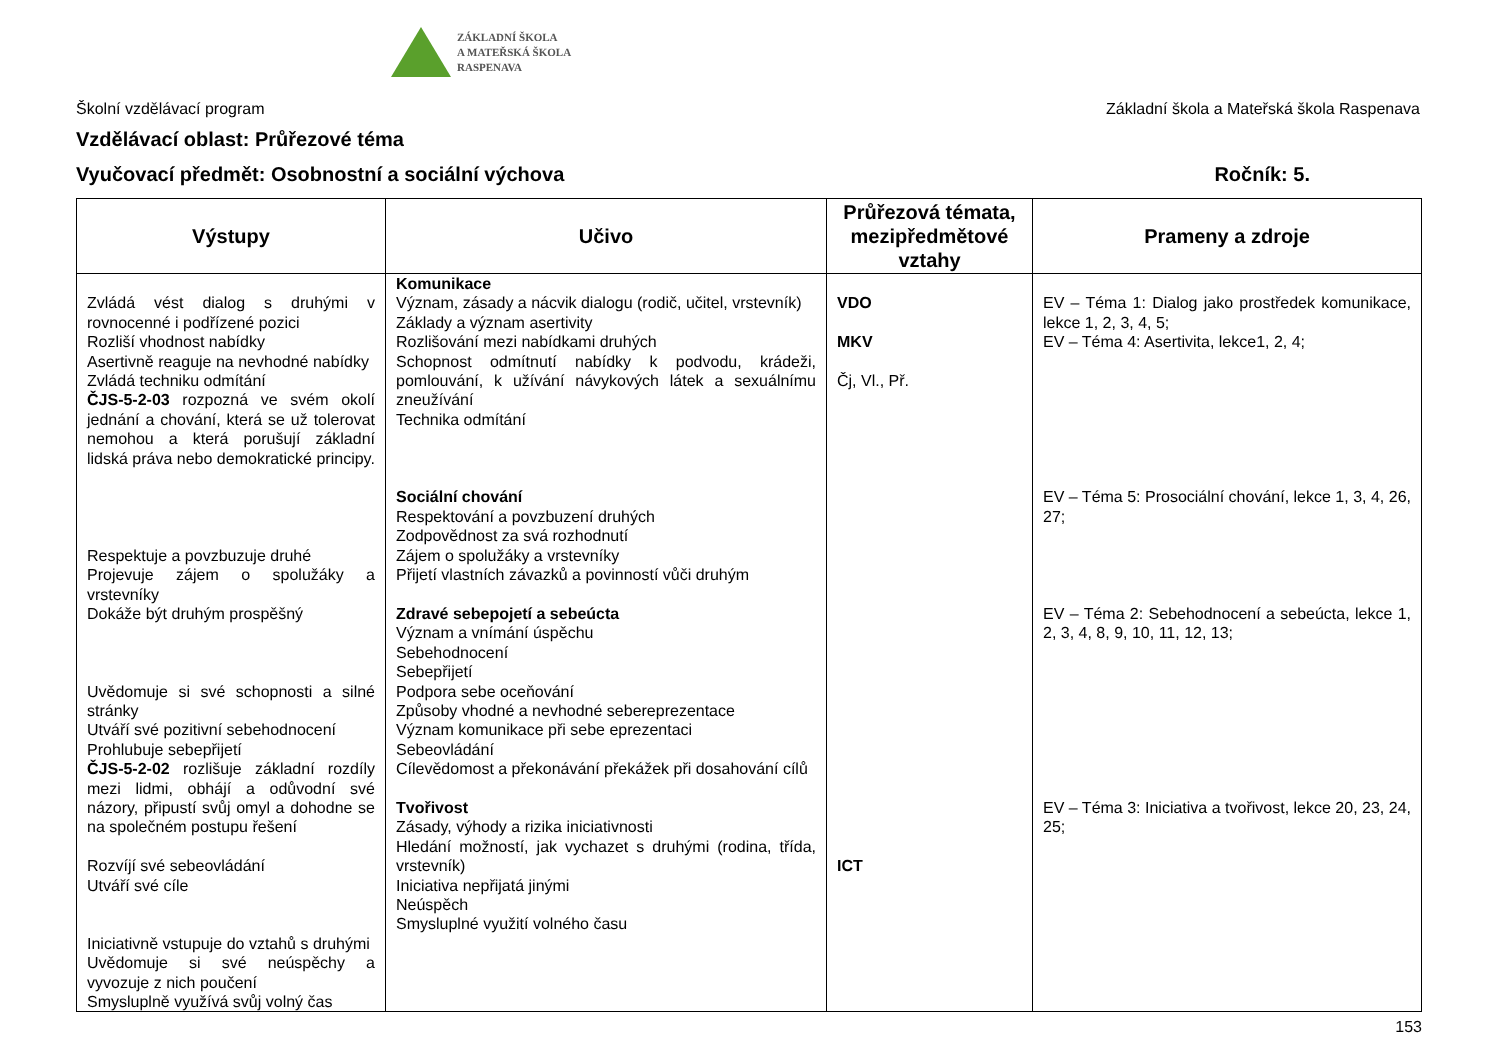ZÁKLADNÍ ŠKOLA
A MATEŘSKÁ ŠKOLA
RASPENAVA
Školní vzdělávací program Základní škola a Mateřská škola Raspenava
Vzdělávací oblast: Průřezové téma
Vyučovací předmět: Osobnostní a sociální výchova Ročník: 5.
| Výstupy | Učivo | Průřezová témata, mezipředmětové vztahy | Prameny a zdroje |
| --- | --- | --- | --- |
| Zvládá vést dialog s druhými v rovnocenné i podřízené pozici Rozliší vhodnost nabídky Asertivně reaguje na nevhodné nabídky Zvládá techniku odmítání ČJS-5-2-03 rozpozná ve svém okolí jednání a chování, která se už tolerovat nemohou a která porušují základní lidská práva nebo demokratické principy. Respektuje a povzbuzuje druhé Projevuje zájem o spolužáky a vrstevníky Dokáže být druhým prospěšný Uvědomuje si své schopnosti a silné stránky Utváří své pozitivní sebehodnocení Prohlubuje sebepřijetí ČJS-5-2-02 rozlišuje základní rozdíly mezi lidmi, obhájí a odůvodní své názory, připustí svůj omyl a dohodne se na společném postupu řešení Rozvíjí své sebeovládání Utváří své cíle Iniciativně vstupuje do vztahů s druhými Uvědomuje si své neúspěchy a vyvozuje z nich poučení Smysluplně využívá svůj volný čas | Komunikace Význam, zásady a nácvik dialogu (rodič, učitel, vrstevník) Základy a význam asertivity Rozlišování mezi nabídkami druhých Schopnost odmítnutí nabídky k podvodu, krádeži, pomlouvání, k užívání návykových látek a sexuálnímu zneužívání Technika odmítání Sociální chování Respektování a povzbuzení druhých Zodpovědnost za svá rozhodnutí Zájem o spolužáky a vrstevníky Přijetí vlastních závazků a povinností vůči druhým Zdravé sebepojetí a sebeúcta Význam a vnímání úspěchu Sebehodnocení Sebepřijetí Podpora sebe oceňování Způsoby vhodné a nevhodné sebereprezentace Význam komunikace při sebe eprezentaci Sebeovládání Cílevědomost a překonávání překážek při dosahování cílů Tvořivost Zásady, výhody a rizika iniciativnosti Hledání možností, jak vychazet s druhými (rodina, třída, vrstevník) Iniciativa nepřijatá jinými Neúspěch Smysluplné využití volného času | VDO MKV Čj, Vl., Př. ICT | EV – Téma 1: Dialog jako prostředek komunikace, lekce 1, 2, 3, 4, 5; EV – Téma 4: Asertivita, lekce1, 2, 4; EV – Téma 5: Prosociální chování, lekce 1, 3, 4, 26, 27; EV – Téma 2: Sebehodnocení a sebeúcta, lekce 1, 2, 3, 4, 8, 9, 10, 11, 12, 13; EV – Téma 3: Iniciativa a tvořivost, lekce 20, 23, 24, 25; |
153